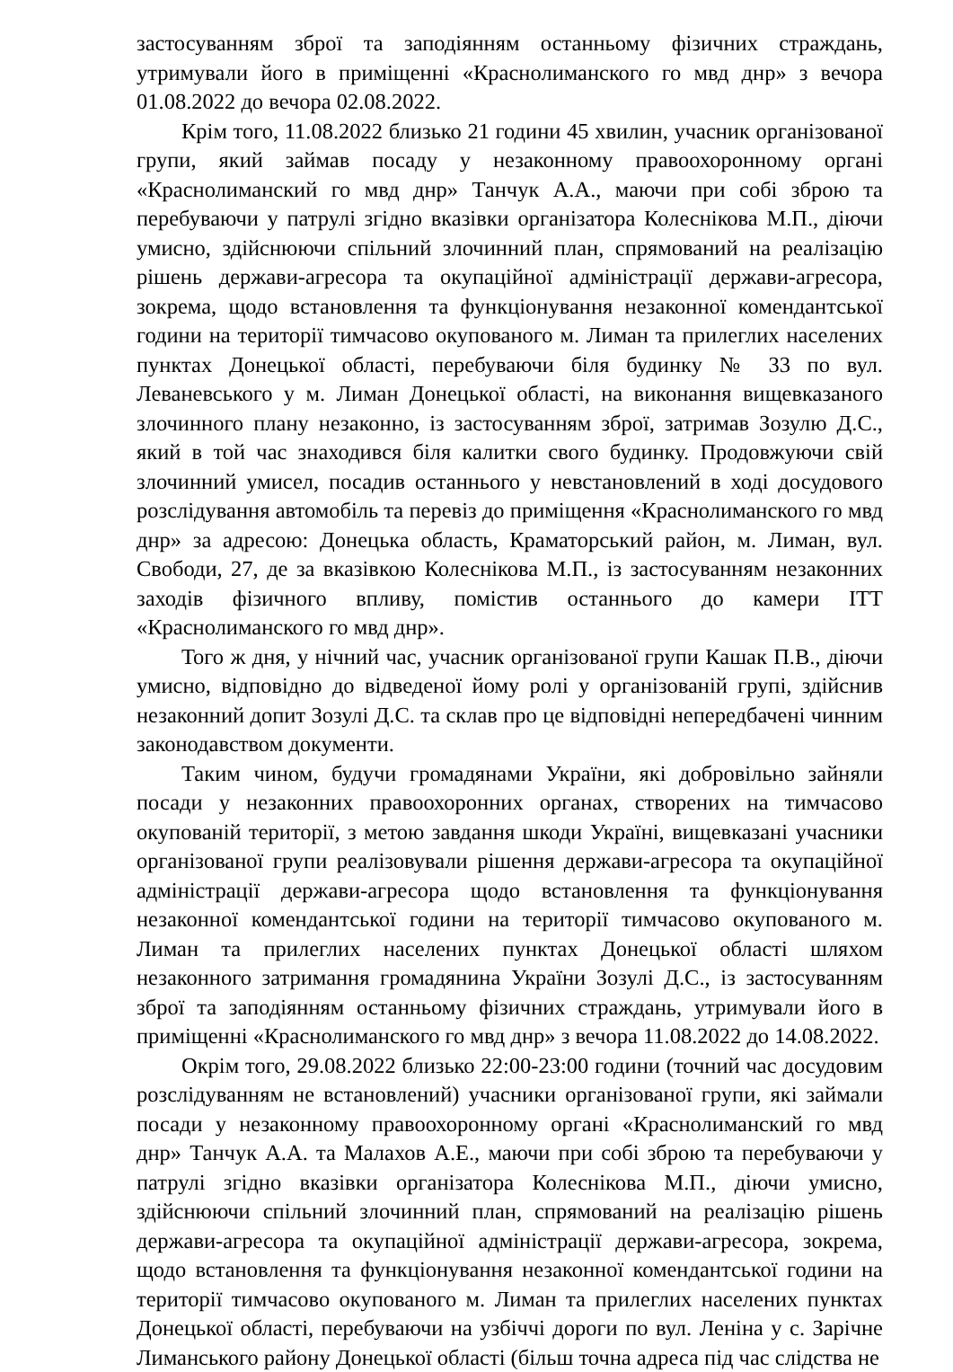застосуванням зброї та заподіянням останньому фізичних страждань, утримували його в приміщенні «Краснолиманского го мвд днр» з вечора 01.08.2022 до вечора 02.08.2022.
Крім того, 11.08.2022 близько 21 години 45 хвилин, учасник організованої групи, який займав посаду у незаконному правоохоронному органі «Краснолиманский го мвд днр» Танчук А.А., маючи при собі зброю та перебуваючи у патрулі згідно вказівки організатора Колеснікова М.П., діючи умисно, здійснюючи спільний злочинний план, спрямований на реалізацію рішень держави-агресора та окупаційної адміністрації держави-агресора, зокрема, щодо встановлення та функціонування незаконної комендантської години на території тимчасово окупованого м. Лиман та прилеглих населених пунктах Донецької області, перебуваючи біля будинку № 33 по вул. Леваневського у м. Лиман Донецької області, на виконання вищевказаного злочинного плану незаконно, із застосуванням зброї, затримав Зозулю Д.С., який в той час знаходився біля калитки свого будинку. Продовжуючи свій злочинний умисел, посадив останнього у невстановлений в ході досудового розслідування автомобіль та перевіз до приміщення «Краснолиманского го мвд днр» за адресою: Донецька область, Краматорський район, м. Лиман, вул. Свободи, 27, де за вказівкою Колеснікова М.П., із застосуванням незаконних заходів фізичного впливу, помістив останнього до камери ІТТ «Краснолиманского го мвд днр».
Того ж дня, у нічний час, учасник організованої групи Кашак П.В., діючи умисно, відповідно до відведеної йому ролі у організованій групі, здійснив незаконний допит Зозулі Д.С. та склав про це відповідні непередбачені чинним законодавством документи.
Таким чином, будучи громадянами України, які добровільно зайняли посади у незаконних правоохоронних органах, створених на тимчасово окупованій території, з метою завдання шкоди Україні, вищевказані учасники організованої групи реалізовували рішення держави-агресора та окупаційної адміністрації держави-агресора щодо встановлення та функціонування незаконної комендантської години на території тимчасово окупованого м. Лиман та прилеглих населених пунктах Донецької області шляхом незаконного затримання громадянина України Зозулі Д.С., із застосуванням зброї та заподіянням останньому фізичних страждань, утримували його в приміщенні «Краснолиманского го мвд днр» з вечора 11.08.2022 до 14.08.2022.
Окрім того, 29.08.2022 близько 22:00-23:00 години (точний час досудовим розслідуванням не встановлений) учасники організованої групи, які займали посади у незаконному правоохоронному органі «Краснолиманский го мвд днр» Танчук А.А. та Малахов А.Е., маючи при собі зброю та перебуваючи у патрулі згідно вказівки організатора Колеснікова М.П., діючи умисно, здійснюючи спільний злочинний план, спрямований на реалізацію рішень держави-агресора та окупаційної адміністрації держави-агресора, зокрема, щодо встановлення та функціонування незаконної комендантської години на території тимчасово окупованого м. Лиман та прилеглих населених пунктах Донецької області, перебуваючи на узбіччі дороги по вул. Леніна у с. Зарічне Лиманського району Донецької області (більш точна адреса під час слідства не